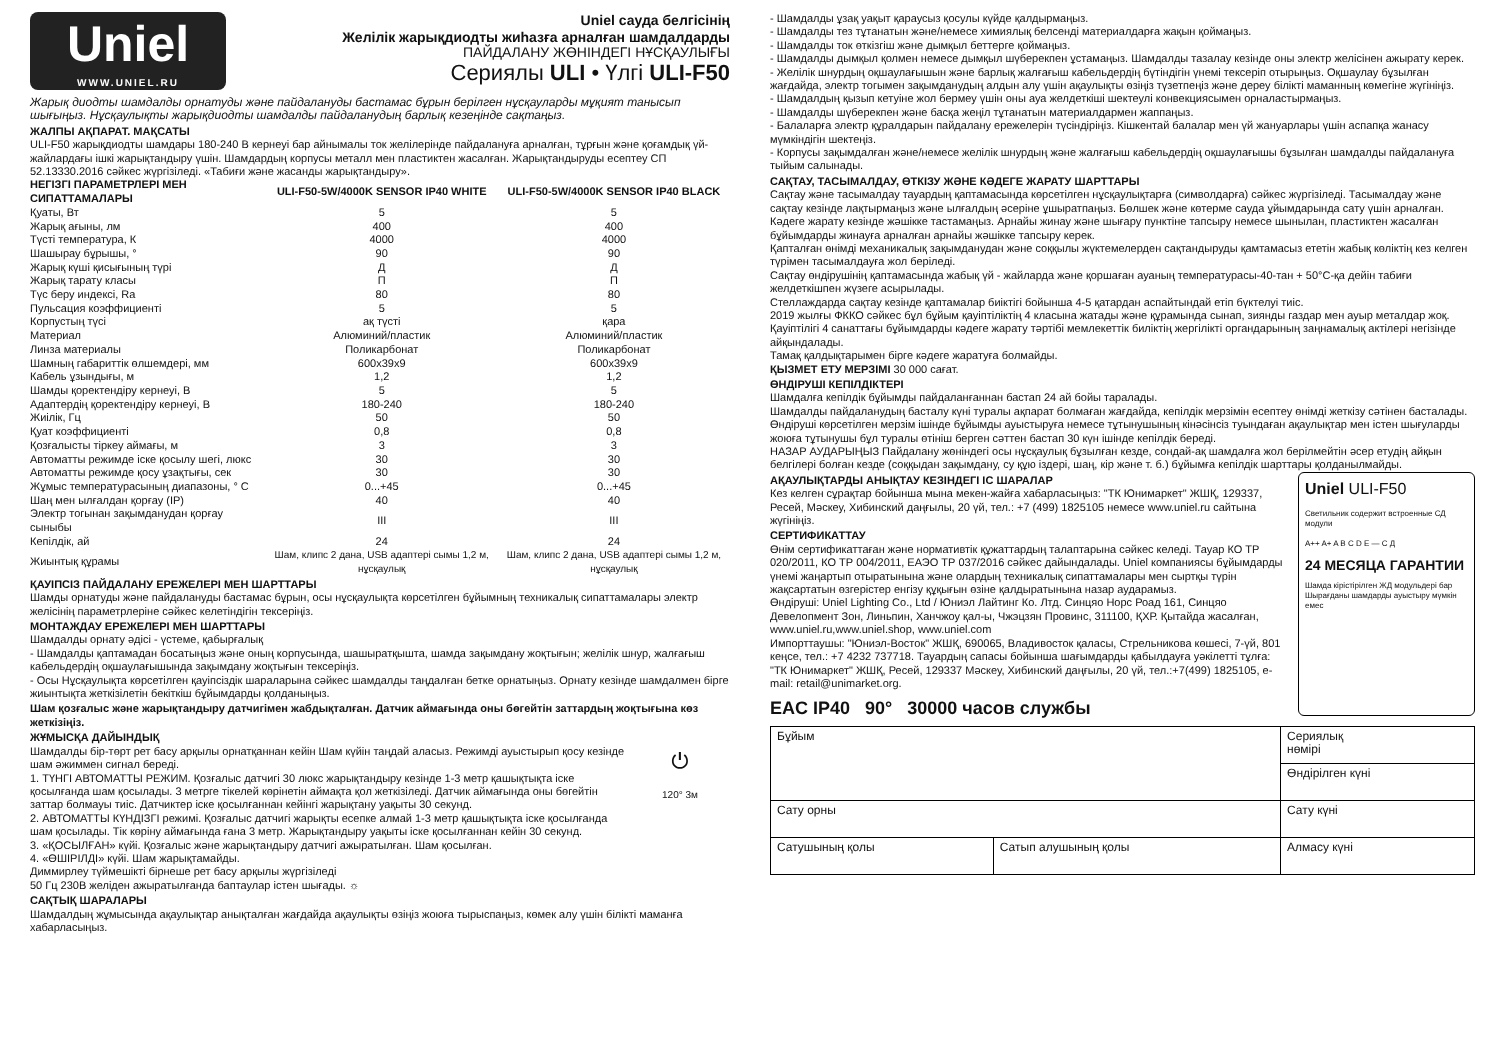Uniel
WWW.UNIEL.RU
Uniel сауда белгісінің
Желілік жарықдиодты жиһазға арналған шамдалдарды
ПАЙДАЛАНУ ЖӨНІНДЕГІ НҰСҚАУЛЫҒЫ
Сериялы ULI • Үлгі ULI-F50
Жарық диодты шамдалды орнатуды және пайдалануды бастамас бұрын берілген нұсқауларды мұқият танысып шығыңыз. Нұсқаулықты жарықдиодты шамдалды пайдаланудың барлық кезеңінде сақтаңыз.
ЖАЛПЫ АҚПАРАТ. МАҚСАТЫ
ULI-F50 жарықдиодты шамдары 180-240 В кернеуі бар айнымалы ток желілерінде пайдалануға арналған, тұрғын және қоғамдық үй-жайлардағы ішкі жарықтандыру үшін. Шамдардың корпусы металл мен пластиктен жасалған. Жарықтандыруды есептеу СП 52.13330.2016 сәйкес жүргізіледі. «Табиғи және жасанды жарықтандыру».
| НЕГІЗГІ ПАРАМЕТРЛЕРІ МЕН СИПАТТАМАЛАРЫ | ULI-F50-5W/4000K SENSOR IP40 WHITE | ULI-F50-5W/4000K SENSOR IP40 BLACK |
| --- | --- | --- |
| Қуаты, Вт | 5 | 5 |
| Жарық ағыны, лм | 400 | 400 |
| Түсті температура, К | 4000 | 4000 |
| Шашырау бұрышы, ° | 90 | 90 |
| Жарық күші қисығының түрі | Д | Д |
| Жарық тарату класы | П | П |
| Түс беру индексі, Ra | 80 | 80 |
| Пульсация коэффициенті | 5 | 5 |
| Корпустың түсі | ақ түсті | қара |
| Материал | Алюминий/пластик | Алюминий/пластик |
| Линза материалы | Поликарбонат | Поликарбонат |
| Шамның габариттік өлшемдері, мм | 600x39x9 | 600x39x9 |
| Кабель ұзындығы, м | 1,2 | 1,2 |
| Шамды қоректендіру кернеуі, В | 5 | 5 |
| Адаптердің қоректендіру кернеуі, В | 180-240 | 180-240 |
| Жиілік, Гц | 50 | 50 |
| Қуат коэффициенті | 0,8 | 0,8 |
| Қозғалысты тіркеу аймағы, м | 3 | 3 |
| Автоматты режимде іске қосылу шегі, люкс | 30 | 30 |
| Автоматты режимде қосу ұзақтығы, сек | 30 | 30 |
| Жұмыс температурасының диапазоны, ° С | 0...+45 | 0...+45 |
| Шаң мен ылғалдан қорғау (IP) | 40 | 40 |
| Электр тогынан зақымданудан қорғау сыныбы | III | III |
| Кепілдік, ай | 24 | 24 |
| Жиынтық құрамы | Шам, клипс 2 дана, USB адаптері сымы 1,2 м, нұсқаулық | Шам, клипс 2 дана, USB адаптері сымы 1,2 м, нұсқаулық |
ҚАУІПСІЗ ПАЙДАЛАНУ ЕРЕЖЕЛЕРІ МЕН ШАРТТАРЫ
Шамды орнатуды және пайдалануды бастамас бұрын, осы нұсқаулықта көрсетілген бұйымның техникалық сипаттамалары электр желісінің параметрлеріне сәйкес келетіндігін тексеріңіз.
МОНТАЖДАУ ЕРЕЖЕЛЕРІ МЕН ШАРТТАРЫ
Шамдалды орнату әдісі - үстеме, қабырғалық
- Шамдалды қаптамадан босатыңыз және оның корпусында, шашыратқышта, шамда зақымдану жоқтығын; желілік шнур, жалғағыш кабельдердің оқшаулағышында зақымдану жоқтығын тексеріңіз.
- Осы Нұсқаулықта көрсетілген қауіпсіздік шараларына сәйкес шамдалды таңдалған бетке орнатыңыз. Орнату кезінде шамдалмен бірге жиынтықта жеткізілетін бекіткіш бұйымдарды қолданыңыз.
Шам қозғалыс және жарықтандыру датчигімен жабдықталған. Датчик аймағында оны бөгейтін заттардың жоқтығына көз жеткізіңіз.
ЖҰМЫСҚА ДАЙЫНДЫҚ
Шамдалды бір-төрт рет басу арқылы орнатқаннан кейін Шам күйін таңдай аласыз. Режимді ауыстырып қосу кезінде шам әжиммен сигнал береді.
1. ТҮНГІ АВТОМАТТЫ РЕЖИМ. Қозғалыс датчигі 30 люкс жарықтандыру кезінде 1-3 метр қашықтықта іске қосылғанда шам қосылады. 3 метрге тікелей көрінетін аймақта қол жеткізіледі. Датчик аймағында оны бөгейтін заттар болмауы тиіс. Датчиктер іске қосылғаннан кейінгі жарықтану уақыты 30 секунд.
2. АВТОМАТТЫ КҮНДІЗГІ режимі. Қозғалыс датчигі жарықты есепке алмай 1-3 метр қашықтықта іске қосылғанда шам қосылады. Тік көріну аймағында ғана 3 метр. Жарықтандыру уақыты іске қосылғаннан кейін 30 секунд.
3. «ҚОСЫЛҒАН» күйі. Қозғалыс және жарықтандыру датчигі ажыратылған. Шам қосылған.
4. «ӨШІРІЛДІ» күйі. Шам жарықтамайды.
Диммирлеу түймешікті бірнеше рет басу арқылы жүргізіледі
50 Гц 230В желіден ажыратылғанда баптаулар істен шығады. ☼
⏻
120° 3м
САҚТЫҚ ШАРАЛАРЫ
Шамдалдың жұмысында ақаулықтар анықталған жағдайда ақаулықты өзіңіз жоюға тырыспаңыз, көмек алу үшін білікті маманға хабарласыңыз.
- Шамдалды ұзақ уақыт қараусыз қосулы күйде қалдырмаңыз.
- Шамдалды тез тұтанатын және/немесе химиялық белсенді материалдарға жақын қоймаңыз.
- Шамдалды ток өткізгіш және дымқыл беттерге қоймаңыз.
- Шамдалды дымқыл қолмен немесе дымқыл шүберекпен ұстамаңыз. Шамдалды тазалау кезінде оны электр желісінен ажырату керек.
- Желілік шнурдың оқшаулағышын және барлық жалғағыш кабельдердің бүтіндігін үнемі тексеріп отырыңыз. Оқшаулау бұзылған жағдайда, электр тогымен зақымданудың алдын алу үшін ақаулықты өзіңіз түзетпеңіз және дереу білікті маманның көмегіне жүгініңіз.
- Шамдалдың қызып кетуіне жол бермеу үшін оны ауа желдеткіші шектеулі конвекциясымен орналастырмаңыз.
- Шамдалды шүберекпен және басқа жеңіл тұтанатын материалдармен жаппаңыз.
- Балаларға электр құралдарын пайдалану ережелерін түсіндіріңіз. Кішкентай балалар мен үй жануарлары үшін аспапқа жанасу мүмкіндігін шектеңіз.
- Корпусы зақымдалған және/немесе желілік шнурдың және жалғағыш кабельдердің оқшаулағышы бұзылған шамдалды пайдалануға тыйым салынады.
САҚТАУ, ТАСЫМАЛДАУ, ӨТКІЗУ ЖӘНЕ КӘДЕГЕ ЖАРАТУ ШАРТТАРЫ
Сақтау және тасымалдау тауардың қаптамасында көрсетілген нұсқаулықтарға (символдарға) сәйкес жүргізіледі. Тасымалдау және сақтау кезінде лақтырмаңыз және ылғалдың әсеріне ұшыратпаңыз. Бөлшек және көтерме сауда ұйымдарында сату үшін арналған. Кәдеге жарату кезінде жәшікке тастамаңыз. Арнайы жинау және шығару пунктіне тапсыру немесе шынылан, пластиктен жасалған бұйымдарды жинауға арналған арнайы жәшікке тапсыру керек.
Қапталған өнімді механикалық зақымданудан және соққылы жүктемелерден сақтандыруды қамтамасыз ететін жабық көліктің кез келген түрімен тасымалдауға жол беріледі.
Сақтау өндірушінің қаптамасында жабық үй - жайларда және қоршаған ауаның температурасы-40-тан + 50°С-қа дейін табиғи желдеткішпен жүзеге асырылады.
Стеллаждарда сақтау кезінде қаптамалар биіктігі бойынша 4-5 қатардан аспайтындай етіп бүктелуі тиіс.
2019 жылғы ФККО сәйкес бұл бұйым қауіптіліктің 4 класына жатады және құрамында сынап, зиянды газдар мен ауыр металдар жоқ. Қауіптілігі 4 санаттағы бұйымдарды кәдеге жарату тәртібі мемлекеттік биліктің жергілікті органдарының заңнамалық актілері негізінде айқындалады.
Тамақ қалдықтарымен бірге кәдеге жаратуға болмайды.
ҚЫЗМЕТ ЕТУ МЕРЗІМІ 30 000 сағат.
ӨНДІРУШІ КЕПІЛДІКТЕРІ
Шамдалға кепілдік бұйымды пайдаланғаннан бастап 24 ай бойы таралады.
Шамдалды пайдаланудың басталу күні туралы ақпарат болмаған жағдайда, кепілдік мерзімін есептеу өнімді жеткізу сәтінен басталады. Өндіруші көрсетілген мерзім ішінде бұйымды ауыстыруға немесе тұтынушының кінәсінсіз туындаған ақаулықтар мен істен шығуларды жоюға тұтынушы бұл туралы өтініш берген сәттен бастап 30 күн ішінде кепілдік береді.
НАЗАР АУДАРЫҢЫЗ Пайдалану жөніндегі осы нұсқаулық бұзылған кезде, сондай-ақ шамдалға жол берілмейтін әсер етудің айқын белгілері болған кезде (соққыдан зақымдану, су құю іздері, шаң, кір және т. б.) бұйымға кепілдік шарттары қолданылмайды.
АҚАУЛЫҚТАРДЫ АНЫҚТАУ КЕЗІНДЕГІ ІС ШАРАЛАР
Кез келген сұрақтар бойынша мына мекен-жайға хабарласыңыз: "ТК Юнимаркет" ЖШҚ, 129337, Ресей, Мәскеу, Хибинский даңғылы, 20 үй, тел.: +7 (499) 1825105 немесе www.uniel.ru сайтына жүгініңіз.
СЕРТИФИКАТТАУ
Өнім сертификаттаған және нормативтік құжаттардың талаптарына сәйкес келеді. Тауар КО ТР 020/2011, КО ТР 004/2011, ЕАЭО ТР 037/2016 сәйкес дайындалады. Uniel компаниясы бұйымдарды үнемі жаңартып отыратынына және олардың техникалық сипаттамалары мен сыртқы түрін жақсартатын өзгерістер енгізу құқығын өзіне қалдыратынына назар аударамыз.
Өндіруші: Uniel Lighting Co., Ltd / Юниэл Лайтинг Ко. Лтд. Синцяо Норс Роад 161, Синцяо Девелопмент Зон, Линьпин, Ханчжоу қал-ы, Чжэцзян Провинс, 311100, ҚХР. Қытайда жасалған, www.uniel.ru,www.uniel.shop, www.uniel.com
Импорттаушы: "Юниэл-Восток" ЖШҚ, 690065, Владивосток қаласы, Стрельникова көшесі, 7-үй, 801 кеңсе, тел.: +7 4232 737718. Тауардың сапасы бойынша шағымдарды қабылдауға уәкілетті тұлға: "ТК Юнимаркет" ЖШҚ, Ресей, 129337 Мәскеу, Хибинский даңғылы, 20 үй, тел.:+7(499) 1825105, e-mail: retail@unimarket.org.
EAC IP40 90° 30000 часов службы
Uniel ULI-F50
Светильник содержит встроенные СД модули
A++ A+ A B C D E — С Д
24 МЕСЯЦА ГАРАНТИИ
Шамда кірістірілген ЖД модульдері бар Шырағданы шамдарды ауыстыру мүмкін емес
| Бұйым | | Сериялық нөмірі |
| | | Өндірілген күні |
| Сату орны | | Сату күні |
| Сатушының қолы | Сатып алушының қолы | Алмасу күні |